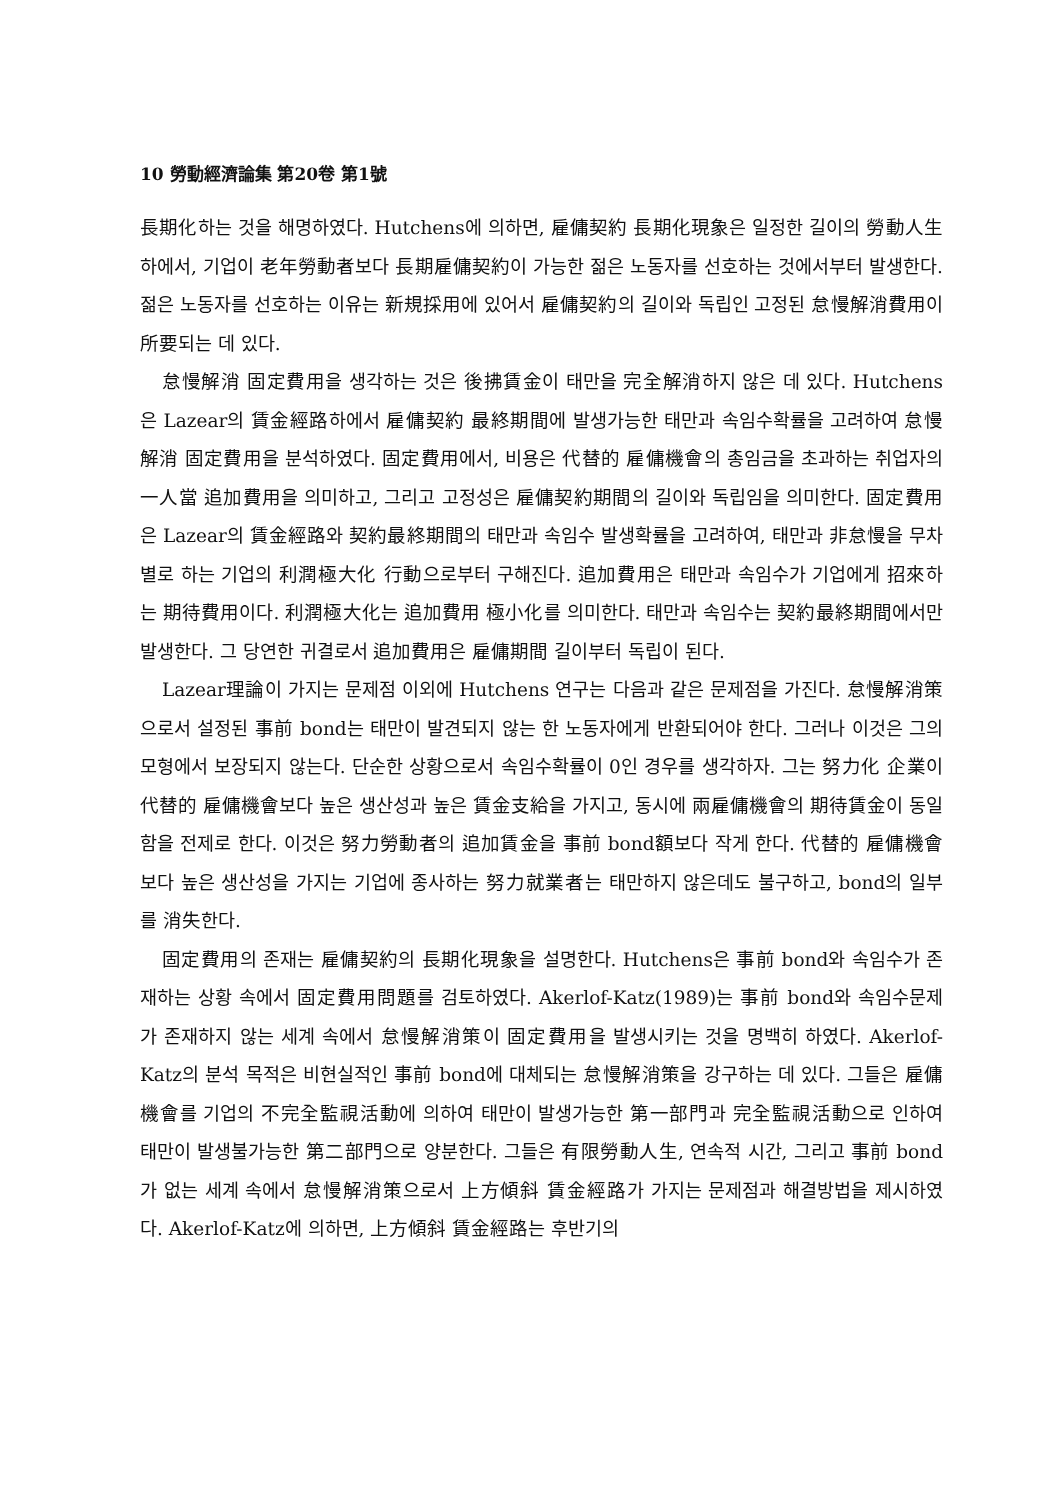10 勞動經濟論集 第20卷 第1號
長期化하는 것을 해명하였다. Hutchens에 의하면, 雇傭契約 長期化現象은 일정한 길이의 勞動人生하에서, 기업이 老年勞動者보다 長期雇傭契約이 가능한 젊은 노동자를 선호하는 것에서부터 발생한다. 젊은 노동자를 선호하는 이유는 新規採用에 있어서 雇傭契約의 길이와 독립인 고정된 怠慢解消費用이 所要되는 데 있다.
怠慢解消 固定費用을 생각하는 것은 後拂賃金이 태만을 完全解消하지 않은 데 있다. Hutchens은 Lazear의 賃金經路하에서 雇傭契約 最終期間에 발생가능한 태만과 속임수확률을 고려하여 怠慢解消 固定費用을 분석하였다. 固定費用에서, 비용은 代替的 雇傭機會의 총임금을 초과하는 취업자의 一人當 追加費用을 의미하고, 그리고 고정성은 雇傭契約期間의 길이와 독립임을 의미한다. 固定費用은 Lazear의 賃金經路와 契約最終期間의 태만과 속임수 발생확률을 고려하여, 태만과 非怠慢을 무차별로 하는 기업의 利潤極大化 行動으로부터 구해진다. 追加費用은 태만과 속임수가 기업에게 招來하는 期待費用이다. 利潤極大化는 追加費用 極小化를 의미한다. 태만과 속임수는 契約最終期間에서만 발생한다. 그 당연한 귀결로서 追加費用은 雇傭期間 길이부터 독립이 된다.
Lazear理論이 가지는 문제점 이외에 Hutchens 연구는 다음과 같은 문제점을 가진다. 怠慢解消策으로서 설정된 事前 bond는 태만이 발견되지 않는 한 노동자에게 반환되어야 한다. 그러나 이것은 그의 모형에서 보장되지 않는다. 단순한 상황으로서 속임수확률이 0인 경우를 생각하자. 그는 努力化 企業이 代替的 雇傭機會보다 높은 생산성과 높은 賃金支給을 가지고, 동시에 兩雇傭機會의 期待賃金이 동일함을 전제로 한다. 이것은 努力勞動者의 追加賃金을 事前 bond額보다 작게 한다. 代替的 雇傭機會보다 높은 생산성을 가지는 기업에 종사하는 努力就業者는 태만하지 않은데도 불구하고, bond의 일부를 消失한다.
固定費用의 존재는 雇傭契約의 長期化現象을 설명한다. Hutchens은 事前 bond와 속임수가 존재하는 상황 속에서 固定費用問題를 검토하였다. Akerlof-Katz(1989)는 事前 bond와 속임수문제가 존재하지 않는 세계 속에서 怠慢解消策이 固定費用을 발생시키는 것을 명백히 하였다. Akerlof-Katz의 분석 목적은 비현실적인 事前 bond에 대체되는 怠慢解消策을 강구하는 데 있다. 그들은 雇傭機會를 기업의 不完全監視活動에 의하여 태만이 발생가능한 第一部門과 完全監視活動으로 인하여 태만이 발생불가능한 第二部門으로 양분한다. 그들은 有限勞動人生, 연속적 시간, 그리고 事前 bond가 없는 세계 속에서 怠慢解消策으로서 上方傾斜 賃金經路가 가지는 문제점과 해결방법을 제시하였다. Akerlof-Katz에 의하면, 上方傾斜 賃金經路는 후반기의